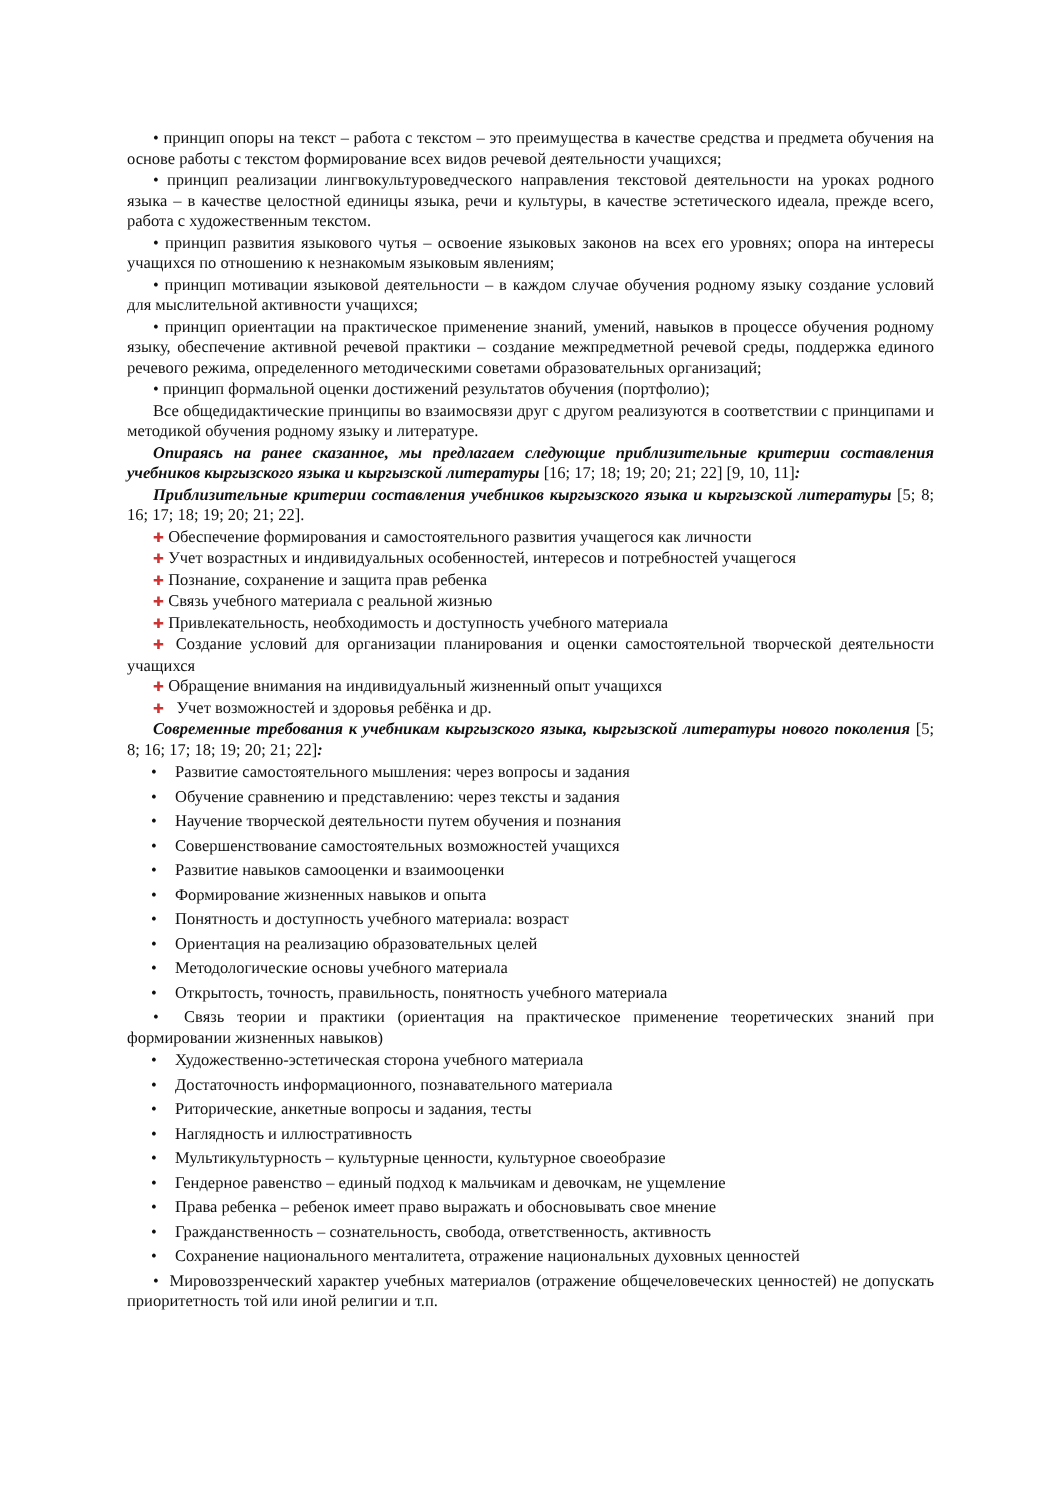• принцип опоры на текст – работа с текстом – это преимущества в качестве средства и предмета обучения на основе работы с текстом формирование всех видов речевой деятельности учащихся;
• принцип реализации лингвокультуроведческого направления текстовой деятельности на уроках родного языка – в качестве целостной единицы языка, речи и культуры, в качестве эстетического идеала, прежде всего, работа с художественным текстом.
• принцип развития языкового чутья – освоение языковых законов на всех его уровнях; опора на интересы учащихся по отношению к незнакомым языковым явлениям;
• принцип мотивации языковой деятельности – в каждом случае обучения родному языку создание условий для мыслительной активности учащихся;
• принцип ориентации на практическое применение знаний, умений, навыков в процессе обучения родному языку, обеспечение активной речевой практики – создание межпредметной речевой среды, поддержка единого речевого режима, определенного методическими советами образовательных организаций;
• принцип формальной оценки достижений результатов обучения (портфолио);
Все общедидактические принципы во взаимосвязи друг с другом реализуются в соответствии с принципами и методикой обучения родному языку и литературе.
Опираясь на ранее сказанное, мы предлагаем следующие приблизительные критерии составления учебников кыргызского языка и кыргызской литературы [16; 17; 18; 19; 20; 21; 22] [9, 10, 11]:
Приблизительные критерии составления учебников кыргызского языка и кыргызской литературы [5; 8; 16; 17; 18; 19; 20; 21; 22].
✚ Обеспечение формирования и самостоятельного развития учащегося как личности
✚ Учет возрастных и индивидуальных особенностей, интересов и потребностей учащегося
✚ Познание, сохранение и защита прав ребенка
✚ Связь учебного материала с реальной жизнью
✚ Привлекательность, необходимость и доступность учебного материала
✚ Создание условий для организации планирования и оценки самостоятельной творческой деятельности учащихся
✚ Обращение внимания на индивидуальный жизненный опыт учащихся
✚ Учет возможностей и здоровья ребёнка и др.
Современные требования к учебникам кыргызского языка, кыргызской литературы нового поколения [5; 8; 16; 17; 18; 19; 20; 21; 22]:
• Развитие самостоятельного мышления: через вопросы и задания
• Обучение сравнению и представлению: через тексты и задания
• Научение творческой деятельности путем обучения и познания
• Совершенствование самостоятельных возможностей учащихся
• Развитие навыков самооценки и взаимооценки
• Формирование жизненных навыков и опыта
• Понятность и доступность учебного материала: возраст
• Ориентация на реализацию образовательных целей
• Методологические основы учебного материала
• Открытость, точность, правильность, понятность учебного материала
• Связь теории и практики (ориентация на практическое применение теоретических знаний при формировании жизненных навыков)
• Художественно-эстетическая сторона учебного материала
• Достаточность информационного, познавательного материала
• Риторические, анкетные вопросы и задания, тесты
• Наглядность и иллюстративность
• Мультикультурность – культурные ценности, культурное своеобразие
• Гендерное равенство – единый подход к мальчикам и девочкам, не ущемление
• Права ребенка – ребенок имеет право выражать и обосновывать свое мнение
• Гражданственность – сознательность, свобода, ответственность, активность
• Сохранение национального менталитета, отражение национальных духовных ценностей
• Мировоззренческий характер учебных материалов (отражение общечеловеческих ценностей) не допускать приоритетность той или иной религии и т.п.